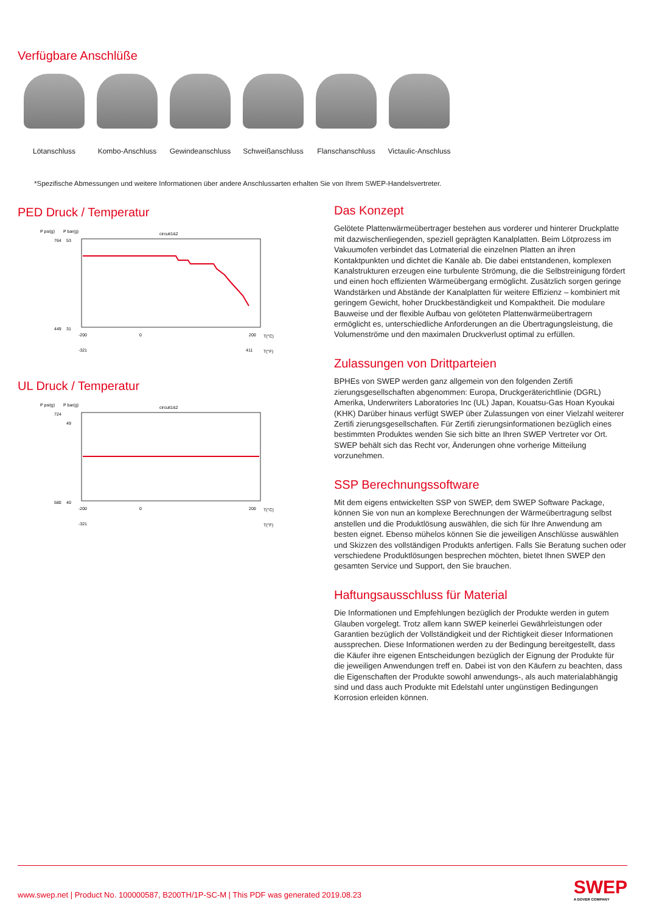Verfügbare Anschlüße
Lötanschluss Kombo-Anschluss Gewindeanschluss Schweißanschluss Flanschanschluss Victaulic-Anschluss
*Spezifische Abmessungen und weitere Informationen über andere Anschlussarten erhalten Sie von Ihrem SWEP-Handelsvertreter.
PED Druck / Temperatur
P psi(g)
P bar(g)
circuit1&2
764
53
449
31
-200
0
200
T(°C)
-321
411
T(°F)
UL Druck / Temperatur
P psi(g)
P bar(g)
circuit1&2
724
49
580
40
-200
0
200
T(°C)
-321
T(°F)
Das Konzept
Gelötete Plattenwärmeübertrager bestehen aus vorderer und hinterer Druckplatte mit dazwischenliegenden, speziell geprägten Kanalplatten. Beim Lötprozess im Vakuumofen verbindet das Lotmaterial die einzelnen Platten an ihren Kontaktpunkten und dichtet die Kanäle ab. Die dabei entstandenen, komplexen Kanalstrukturen erzeugen eine turbulente Strömung, die die Selbstreinigung fördert und einen hoch effizienten Wärmeübergang ermöglicht. Zusätzlich sorgen geringe Wandstärken und Abstände der Kanalplatten für weitere Effizienz – kombiniert mit geringem Gewicht, hoher Druckbeständigkeit und Kompaktheit. Die modulare Bauweise und der flexible Aufbau von gelöteten Plattenwärmeübertragern ermöglicht es, unterschiedliche Anforderungen an die Übertragungsleistung, die Volumenströme und den maximalen Druckverlust optimal zu erfüllen.
Zulassungen von Drittparteien
BPHEs von SWEP werden ganz allgemein von den folgenden Zertifi zierungsgesellschaften abgenommen: Europa, Druckgeräterichtlinie (DGRL) Amerika, Underwriters Laboratories Inc (UL) Japan, Kouatsu-Gas Hoan Kyoukai (KHK) Darüber hinaus verfügt SWEP über Zulassungen von einer Vielzahl weiterer Zertifi zierungsgesellschaften. Für Zertifi zierungsinformationen bezüglich eines bestimmten Produktes wenden Sie sich bitte an Ihren SWEP Vertreter vor Ort. SWEP behält sich das Recht vor, Änderungen ohne vorherige Mitteilung vorzunehmen.
SSP Berechnungssoftware
Mit dem eigens entwickelten SSP von SWEP, dem SWEP Software Package, können Sie von nun an komplexe Berechnungen der Wärmeübertragung selbst anstellen und die Produktlösung auswählen, die sich für Ihre Anwendung am besten eignet. Ebenso mühelos können Sie die jeweiligen Anschlüsse auswählen und Skizzen des vollständigen Produkts anfertigen. Falls Sie Beratung suchen oder verschiedene Produktlösungen besprechen möchten, bietet Ihnen SWEP den gesamten Service und Support, den Sie brauchen.
Haftungsausschluss für Material
Die Informationen und Empfehlungen bezüglich der Produkte werden in gutem Glauben vorgelegt. Trotz allem kann SWEP keinerlei Gewährleistungen oder Garantien bezüglich der Vollständigkeit und der Richtigkeit dieser Informationen aussprechen. Diese Informationen werden zu der Bedingung bereitgestellt, dass die Käufer ihre eigenen Entscheidungen bezüglich der Eignung der Produkte für die jeweiligen Anwendungen treff en. Dabei ist von den Käufern zu beachten, dass die Eigenschaften der Produkte sowohl anwendungs-, als auch materialabhängig sind und dass auch Produkte mit Edelstahl unter ungünstigen Bedingungen Korrosion erleiden können.
www.swep.net | Product No. 100000587, B200TH/1P-SC-M | This PDF was generated 2019.08.23
SWEP
A DOVER COMPANY